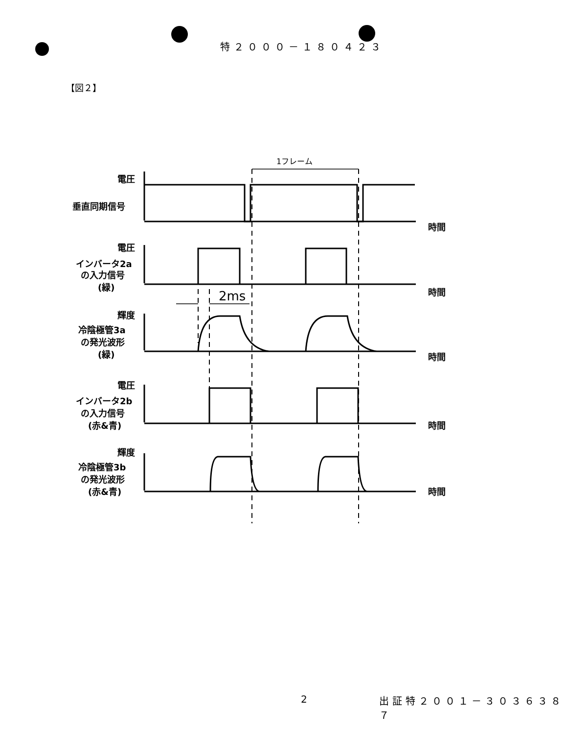特２０００－１８０４２３
【図２】
電圧
垂直同期信号
時間
電圧
インバータ2a
の入力信号
(緑)
時間
輝度
冷陰極管3a
の発光波形
(緑)
時間
電圧
インバータ2b
の入力信号
(赤&青)
時間
輝度
冷陰極管3b
の発光波形
(赤&青)
時間
1フレーム
2ms
2 出証特２００１－３０３６３８７